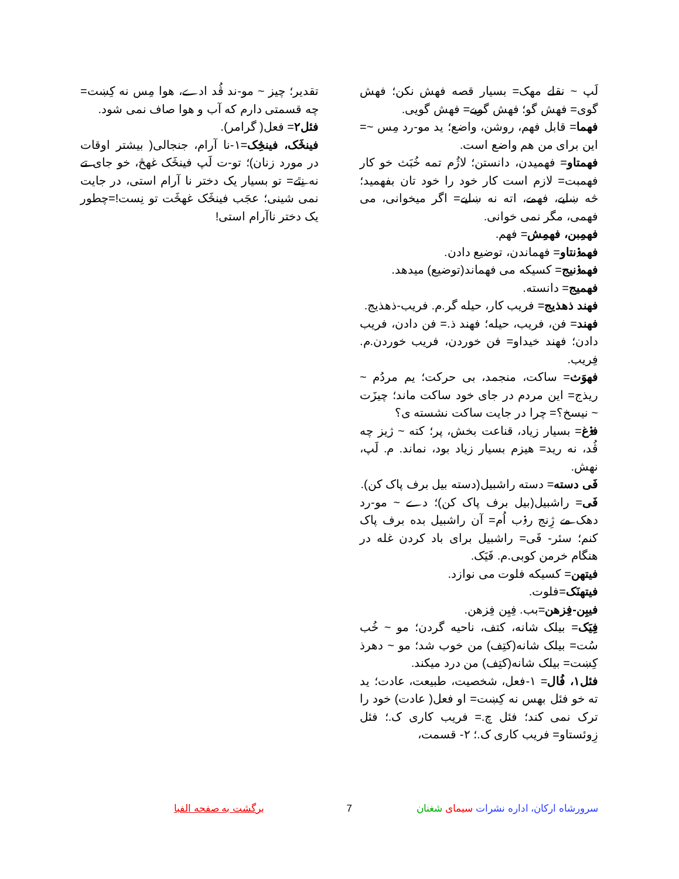لَپ ~ نقلے مهک= بسیار قصه فهش نکن؛ فهش گوی= فهش گو؛ فهش گویے= فهش گویی.
فهما= قابل فهم، روشن، واضع؛ يد مو-رد مِس ~= این برای من هم واضع است.
فهمتاو= فهمیدن، دانستن؛ لاژُم تمه خُبَث خو کار فهمبت= لازم است کار خود را خود تان بفهمید؛ څه ښایے، فهمے، اته نه ښایے= اگر میخوانی، می فهمی، مگر نمی خوانی.
فهمِبن، فهمِش= فهم.
فهمۏنتاو= فهماندن، توضیع دادن.
فهمۏنیج= کسیکه می فهماند(توضیع) میدهد.
فهمیج= دانسته.
فهند ذهذیج= فریب کار، حیله گر.م. فریب-ذهذیج.
فهند= فن، فریب، حیله؛ فهند ذ.= فن دادن، فریب دادن؛ فهند خیداو= فن خوردن، فریب خوردن.م. فِریب.
فهوَث= ساکت، منجمد، بی حرکت؛ یم مردُم ~ ریذج= این مردم در جای خود ساکت ماند؛ چیزَت ~ نیسخ؟= چرا در جایت ساکت نشسته ی؟
فۏغ= بسیار زیاد، قناعت بخش، پر؛ کته ~ ژیز چه ڤُد، نه رید= هیزم بسیار زیاد بود، نماند. م. لَپ، نهش.
فَی دسته= دسته راشبیل(دسته بیل برف پاک کن).
فَی= راشبیل(بیل برف پاک کن)؛ دے ~ مو-رد دهک مے ژِنج رۏب اُم= آن راشبیل بده برف پاک کنم؛ سئر- فَی= راشبیل برای باد کردن غله در هنگام خرمن کوبی.م. فَیَک.
فیتهن= کسیکه فلوت می نوازد.
فیتهنَک=فلوت.
فیبِن-فِزهن=بب. فِبِن فِزهن.
فِیَک= بیلک شانه، کتف، ناحیه گردن؛ مو ~ خُب سُت= بیلک شانه(کتِف) من خوب شد؛ مو ~ دهرذ کِښت= بیلک شانه(کتِف) من درد میکند.
فئل۱، فُال= ۱-فعل، شخصیت، طبیعت، عادت؛ يد ته خو فئل بهس نه کِښت= او فعل( عادت) خود را ترک نمی کند؛ فئل چ.= فریب کاری ک.؛ فئل زِوئستاو= فریب کاری ک.؛ ۲- قسمت،
تقدیر؛ چیز ~ مو-ند ڤُد ادے، هوا مِس نه کِښت= چه قسمتی دارم که آب و هوا صاف نمی شود.
فئل۲= فعل( گرامر).
فینڅَک، فینڅِک=۱-نا آرام، جنجالی( بیشتر اوقات در مورد زنان)؛ تو-ت لَپ فینڅَک غهڅ، خو جای تے نه نِٿے= تو بسیار یک دختر نا آرام استی، در جایت نمی شینی؛ عجَب فینڅَک غهڅَت تو نِست!=چطور یک دختر ناآرام استی!
سرورشاه ارکان، اداره نشرات سیمای شغنان 7 برگشت به صفحه الفبا